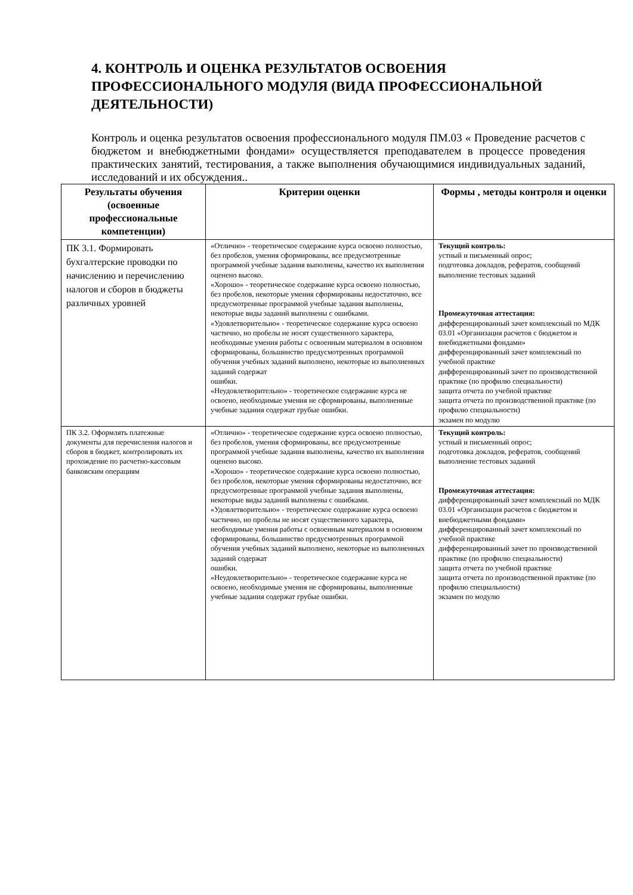4. КОНТРОЛЬ И ОЦЕНКА РЕЗУЛЬТАТОВ ОСВОЕНИЯ ПРОФЕССИОНАЛЬНОГО МОДУЛЯ (ВИДА ПРОФЕССИОНАЛЬНОЙ ДЕЯТЕЛЬНОСТИ)
Контроль и оценка результатов освоения профессионального модуля ПМ.03 « Проведение расчетов с бюджетом и внебюджетными фондами» осуществляется преподавателем в процессе проведения практических занятий, тестирования, а также выполнения обучающимися индивидуальных заданий, исследований и их обсуждения..
| Результаты обучения (освоенные профессиональные компетенции) | Критерии оценки | Формы , методы контроля и оценки |
| --- | --- | --- |
| ПК 3.1. Формировать бухгалтерские проводки по начислению и перечислению налогов и сборов в бюджеты различных уровней | «Отлично» - теоретическое содержание курса освоено полностью, без пробелов, умения сформированы, все предусмотренные программой учебные задания выполнены, качество их выполнения оценено высоко. «Хорошо» - теоретическое содержание курса освоено полностью, без пробелов, некоторые умения сформированы недостаточно, все предусмотренные программой учебные задания выполнены, некоторые виды заданий выполнены с ошибками. «Удовлетворительно» - теоретическое содержание курса освоено частично, но пробелы не носят существенного характера, необходимые умения работы с освоенным материалом в основном сформированы, большинство предусмотренных программой обучения учебных заданий выполнено, некоторые из выполненных заданий содержат ошибки. «Неудовлетворительно» - теоретическое содержание курса не освоено, необходимые умения не сформированы, выполненные учебные задания содержат грубые ошибки. | Текущий контроль: устный и письменный опрос; подготовка докладов, рефератов, сообщений выполнение тестовых заданий Промежуточная аттестация: дифференцированный зачет комплексный по МДК 03.01 «Организация расчетов с бюджетом и внебюджетными фондами» дифференцированный зачет комплексный по учебной практике дифференцированный зачет по производственной практике (по профилю специальности) защита отчета по учебной практике защита отчета по производственной практике (по профилю специальности) экзамен по модулю |
| ПК 3.2. Оформлять платежные документы для перечисления налогов и сборов в бюджет, контролировать их прохождение по расчетно-кассовым банковским операциям | «Отлично» - теоретическое содержание курса освоено полностью, без пробелов, умения сформированы, все предусмотренные программой учебные задания выполнены, качество их выполнения оценено высоко. «Хорошо» - теоретическое содержание курса освоено полностью, без пробелов, некоторые умения сформированы недостаточно, все предусмотренные программой учебные задания выполнены, некоторые виды заданий выполнены с ошибками. «Удовлетворительно» - теоретическое содержание курса освоено частично, но пробелы не носят существенного характера, необходимые умения работы с освоенным материалом в основном сформированы, большинство предусмотренных программой обучения учебных заданий выполнено, некоторые из выполненных заданий содержат ошибки. «Неудовлетворительно» - теоретическое содержание курса не освоено, необходимые умения не сформированы, выполненные учебные задания содержат грубые ошибки. | Текущий контроль: устный и письменный опрос; подготовка докладов, рефератов, сообщений выполнение тестовых заданий Промежуточная аттестация: дифференцированный зачет комплексный по МДК 03.01 «Организация расчетов с бюджетом и внебюджетными фондами» дифференцированный зачет комплексный по учебной практике дифференцированный зачет по производственной практике (по профилю специальности) защита отчета по учебной практике защита отчета по производственной практике (по профилю специальности) экзамен по модулю |